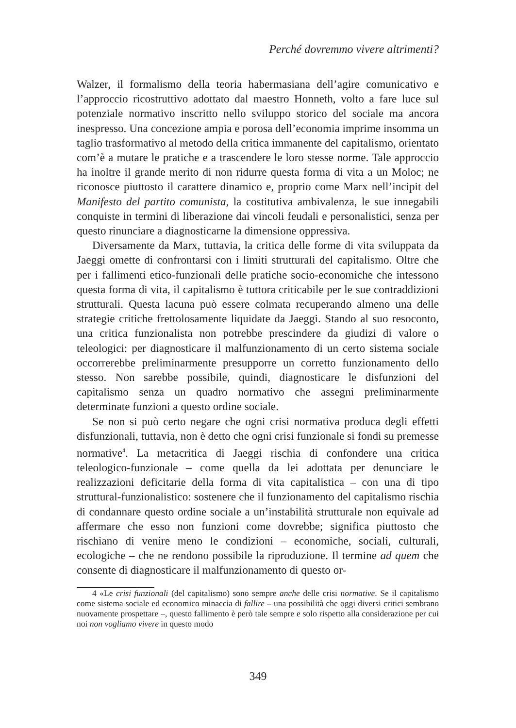Perché dovremmo vivere altrimenti?
Walzer, il formalismo della teoria habermasiana dell’agire comunicativo e l’approccio ricostruttivo adottato dal maestro Honneth, volto a fare luce sul potenziale normativo inscritto nello sviluppo storico del sociale ma ancora inespresso. Una concezione ampia e porosa dell’economia imprime insomma un taglio trasformativo al metodo della critica immanente del capitalismo, orientato com’è a mutare le pratiche e a trascendere le loro stesse norme. Tale approccio ha inoltre il grande merito di non ridurre questa forma di vita a un Moloc; ne riconosce piuttosto il carattere dinamico e, proprio come Marx nell’incipit del Manifesto del partito comunista, la costitutiva ambivalenza, le sue innegabili conquiste in termini di liberazione dai vincoli feudali e personalistici, senza per questo rinunciare a diagnosticarne la dimensione oppressiva.
Diversamente da Marx, tuttavia, la critica delle forme di vita sviluppata da Jaeggi omette di confrontarsi con i limiti strutturali del capitalismo. Oltre che per i fallimenti etico-funzionali delle pratiche socio-economiche che intessono questa forma di vita, il capitalismo è tuttora criticabile per le sue contraddizioni strutturali. Questa lacuna può essere colmata recuperando almeno una delle strategie critiche frettolosamente liquidate da Jaeggi. Stando al suo resoconto, una critica funzionalista non potrebbe prescindere da giudizi di valore o teleologici: per diagnosticare il malfunzionamento di un certo sistema sociale occorrerebbe preliminarmente presupporre un corretto funzionamento dello stesso. Non sarebbe possibile, quindi, diagnosticare le disfunzioni del capitalismo senza un quadro normativo che assegni preliminarmente determinate funzioni a questo ordine sociale.
Se non si può certo negare che ogni crisi normativa produca degli effetti disfunzionali, tuttavia, non è detto che ogni crisi funzionale si fondi su premesse normative<sup>4</sup>. La metacritica di Jaeggi rischia di confondere una critica teleologico-funzionale – come quella da lei adottata per denunciare le realizzazioni deficitarie della forma di vita capitalistica – con una di tipo struttural-funzionalistico: sostenere che il funzionamento del capitalismo rischia di condannare questo ordine sociale a un’instabilità strutturale non equivale ad affermare che esso non funzioni come dovrebbe; significa piuttosto che rischiano di venire meno le condizioni – economiche, sociali, culturali, ecologiche – che ne rendono possibile la riproduzione. Il termine ad quem che consente di diagnosticare il malfunzionamento di questo or-
4 «Le crisi funzionali (del capitalismo) sono sempre anche delle crisi normative. Se il capitalismo come sistema sociale ed economico minaccia di fallire – una possibilità che oggi diversi critici sembrano nuovamente prospettare –, questo fallimento è però tale sempre e solo rispetto alla considerazione per cui noi non vogliamo vivere in questo modo
349